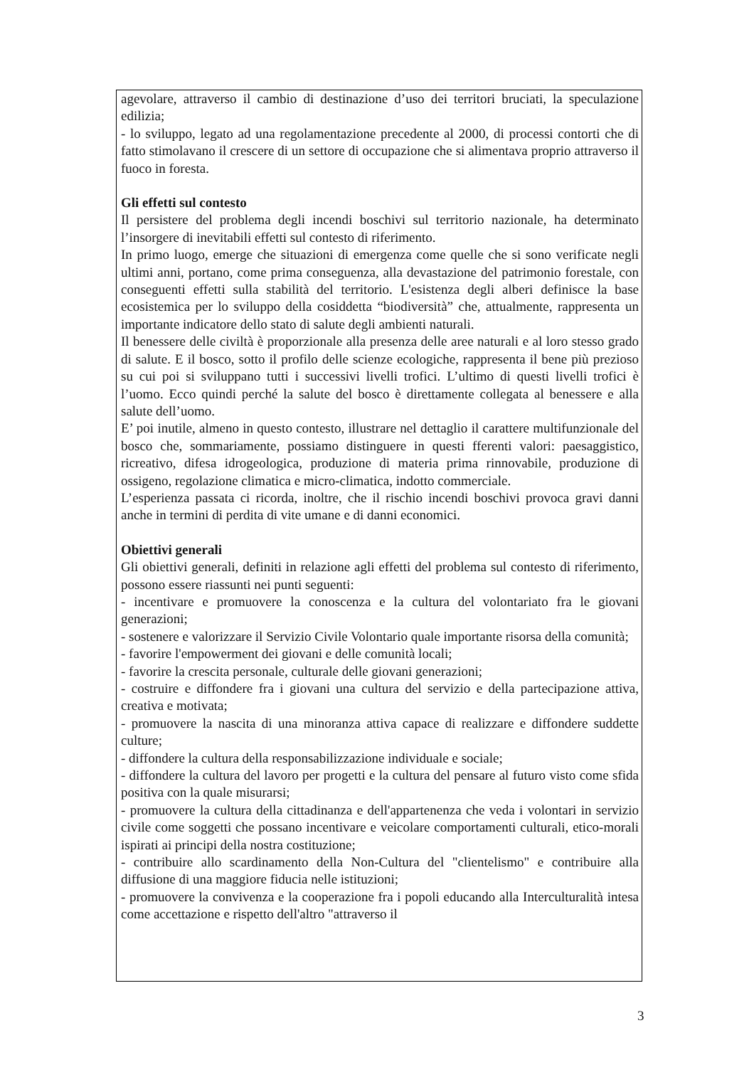agevolare, attraverso il cambio di destinazione d’uso dei territori bruciati, la speculazione edilizia;
- lo sviluppo, legato ad una regolamentazione precedente al 2000, di processi contorti che di fatto stimolavano il crescere di un settore di occupazione che si alimentava proprio attraverso il fuoco in foresta.
Gli effetti sul contesto
Il persistere del problema degli incendi boschivi sul territorio nazionale, ha determinato l’insorgere di inevitabili effetti sul contesto di riferimento.
In primo luogo, emerge che situazioni di emergenza come quelle che si sono verificate negli ultimi anni, portano, come prima conseguenza, alla devastazione del patrimonio forestale, con conseguenti effetti sulla stabilità del territorio. L'esistenza degli alberi definisce la base ecosistemica per lo sviluppo della cosiddetta “biodiversità” che, attualmente, rappresenta un importante indicatore dello stato di salute degli ambienti naturali.
Il benessere delle civiltà è proporzionale alla presenza delle aree naturali e al loro stesso grado di salute. E il bosco, sotto il profilo delle scienze ecologiche, rappresenta il bene più prezioso su cui poi si sviluppano tutti i successivi livelli trofici. L’ultimo di questi livelli trofici è l’uomo. Ecco quindi perché la salute del bosco è direttamente collegata al benessere e alla salute dell’uomo.
E’ poi inutile, almeno in questo contesto, illustrare nel dettaglio il carattere multifunzionale del bosco che, sommariamente, possiamo distinguere in questi fferenti valori: paesaggistico, ricreativo, difesa idrogeologica, produzione di materia prima rinnovabile, produzione di ossigeno, regolazione climatica e micro-climatica, indotto commerciale.
L’esperienza passata ci ricorda, inoltre, che il rischio incendi boschivi provoca gravi danni anche in termini di perdita di vite umane e di danni economici.
Obiettivi generali
Gli obiettivi generali, definiti in relazione agli effetti del problema sul contesto di riferimento, possono essere riassunti nei punti seguenti:
- incentivare e promuovere la conoscenza e la cultura del volontariato fra le giovani generazioni;
- sostenere e valorizzare il Servizio Civile Volontario quale importante risorsa della comunità;
- favorire l'empowerment dei giovani e delle comunità locali;
- favorire la crescita personale, culturale delle giovani generazioni;
- costruire e diffondere fra i giovani una cultura del servizio e della partecipazione attiva, creativa e motivata;
- promuovere la nascita di una minoranza attiva capace di realizzare e diffondere suddette culture;
- diffondere la cultura della responsabilizzazione individuale e sociale;
- diffondere la cultura del lavoro per progetti e la cultura del pensare al futuro visto come sfida positiva con la quale misurarsi;
- promuovere la cultura della cittadinanza e dell'appartenenza che veda i volontari in servizio civile come soggetti che possano incentivare e veicolare comportamenti culturali, etico-morali ispirati ai principi della nostra costituzione;
- contribuire allo scardinamento della Non-Cultura del "clientelismo" e contribuire alla diffusione di una maggiore fiducia nelle istituzioni;
- promuovere la convivenza e la cooperazione fra i popoli educando alla Interculturalità intesa come accettazione e rispetto dell'altro "attraverso il
3